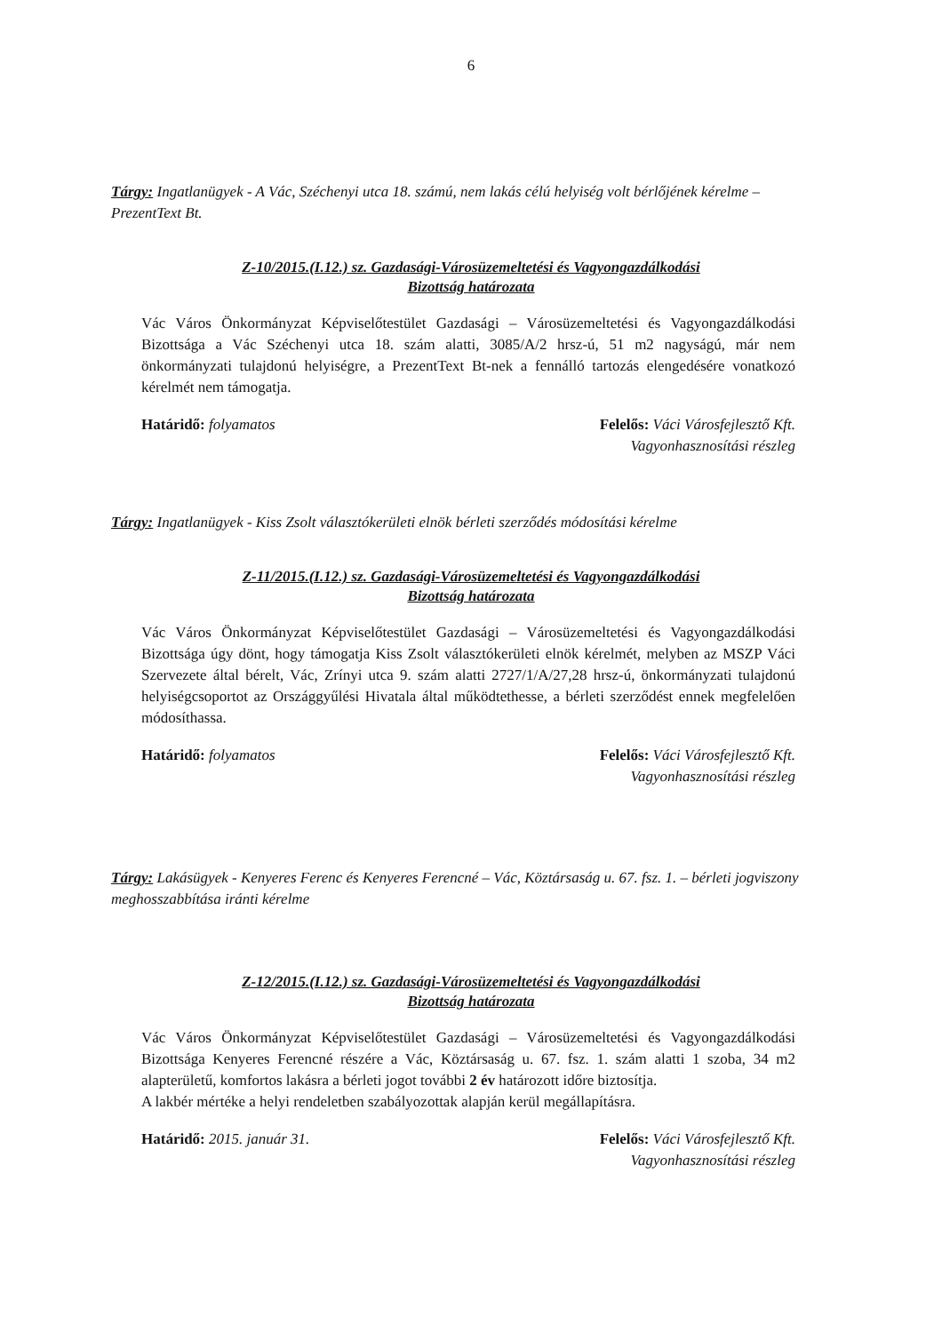6
Tárgy: Ingatlanügyek - A Vác, Széchenyi utca 18. számú, nem lakás célú helyiség volt bérlőjének kérelme – PrezentText Bt.
Z-10/2015.(I.12.) sz. Gazdasági-Városüzemeltetési és Vagyongazdálkodási
Bizottság határozata
Vác Város Önkormányzat Képviselőtestület Gazdasági – Városüzemeltetési és Vagyongazdálkodási Bizottsága a Vác Széchenyi utca 18. szám alatti, 3085/A/2 hrsz-ú, 51 m2 nagyságú, már nem önkormányzati tulajdonú helyiségre, a PrezentText Bt-nek a fennálló tartozás elengedésére vonatkozó kérelmét nem támogatja.
Határidő: folyamatos Felelős: Váci Városfejlesztő Kft.
Vagyonhasznosítási részleg
Tárgy: Ingatlanügyek - Kiss Zsolt választókerületi elnök bérleti szerződés módosítási kérelme
Z-11/2015.(I.12.) sz. Gazdasági-Városüzemeltetési és Vagyongazdálkodási
Bizottság határozata
Vác Város Önkormányzat Képviselőtestület Gazdasági – Városüzemeltetési és Vagyongazdálkodási Bizottsága úgy dönt, hogy támogatja Kiss Zsolt választókerületi elnök kérelmét, melyben az MSZP Váci Szervezete által bérelt, Vác, Zrínyi utca 9. szám alatti 2727/1/A/27,28 hrsz-ú, önkormányzati tulajdonú helyiségcsoportot az Országgyűlési Hivatala által működtethesse, a bérleti szerződést ennek megfelelően módosíthassa.
Határidő: folyamatos Felelős: Váci Városfejlesztő Kft.
Vagyonhasznosítási részleg
Tárgy: Lakásügyek - Kenyeres Ferenc és Kenyeres Ferencné – Vác, Köztársaság u. 67. fsz. 1. – bérleti jogviszony meghosszabbítása iránti kérelme
Z-12/2015.(I.12.) sz. Gazdasági-Városüzemeltetési és Vagyongazdálkodási
Bizottság határozata
Vác Város Önkormányzat Képviselőtestület Gazdasági – Városüzemeltetési és Vagyongazdálkodási Bizottsága Kenyeres Ferencné részére a Vác, Köztársaság u. 67. fsz. 1. szám alatti 1 szoba, 34 m2 alapterületű, komfortos lakásra a bérleti jogot további 2 év határozott időre biztosítja.
A lakbér mértéke a helyi rendeletben szabályozottak alapján kerül megállapításra.
Határidő: 2015. január 31. Felelős: Váci Városfejlesztő Kft.
Vagyonhasznosítási részleg